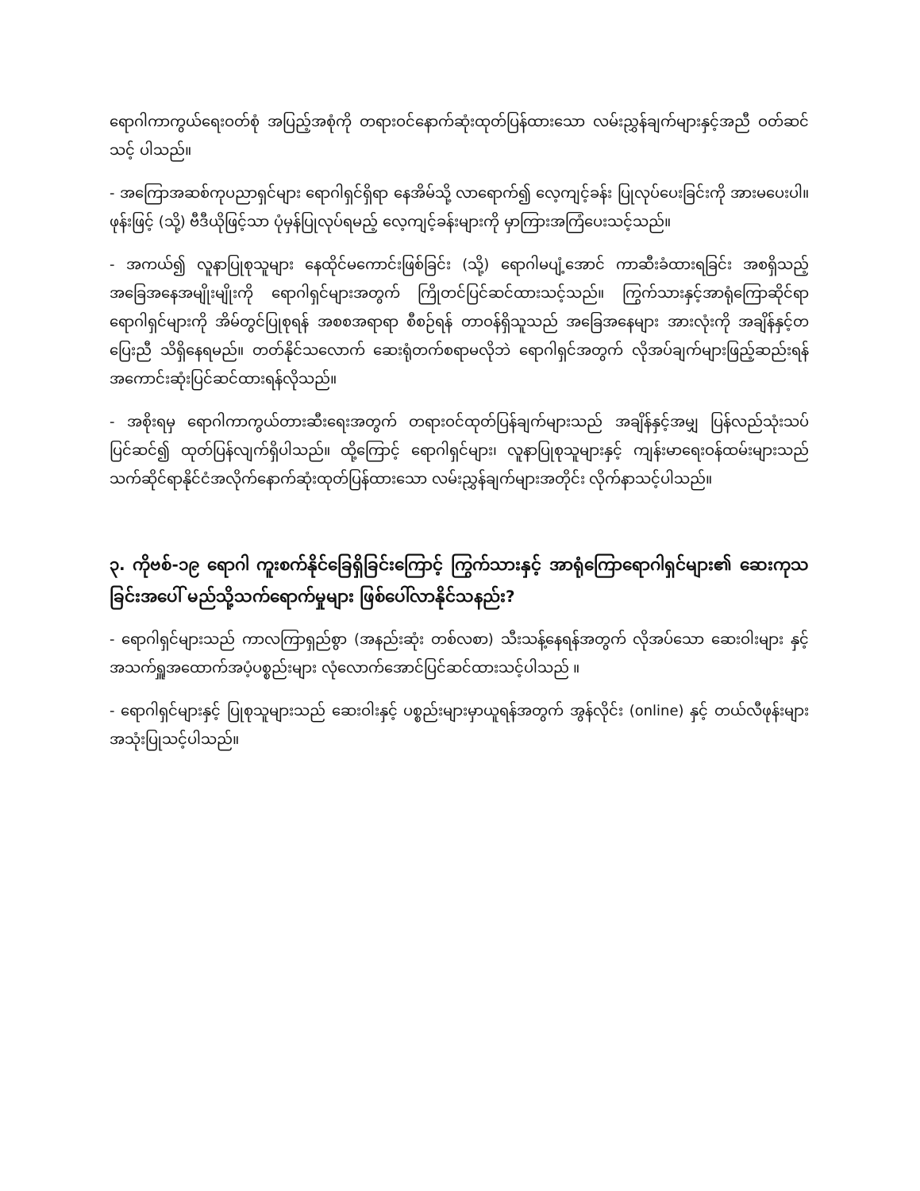ရောဂါကာကွယ်ရေးဝတ်စုံ အပြည့်အစုံကို တရားဝင်နောက်ဆုံးထုတ်ပြန်ထားသော လမ်းညွှန်ချက်များနှင့်အညီ ဝတ်ဆင်သင့် ပါသည်။
- အကြောအဆစ်ကုပညာရှင်များ ရောဂါရှင်ရှိရာ နေအိမ်သို့ လာရောက်၍ လေ့ကျင့်ခန်း ပြုလုပ်ပေးခြင်းကို အားမပေးပါ။ ဖုန်းဖြင့် (သို့) ဗီဒီယိုဖြင့်သာ ပုံမှန်ပြုလုပ်ရမည့် လေ့ကျင့်ခန်းများကို မှာကြားအကြံပေးသင့်သည်။
- အကယ်၍ လူနာပြုစုသူများ နေထိုင်မကောင်းဖြစ်ခြင်း (သို့) ရောဂါမပျံ့အောင် ကာဆီးခံထားရခြင်း အစရှိသည့် အခြေအနေအမျိုးမျိုးကို ရောဂါရှင်များအတွက် ကြိုတင်ပြင်ဆင်ထားသင့်သည်။ ကြွက်သားနှင့်အာရုံကြောဆိုင်ရာ ရောဂါရှင်များကို အိမ်တွင်ပြုစုရန် အစစအရာရာ စီစဉ်ရန် တာဝန်ရှိသူသည် အခြေအနေများ အားလုံးကို အချိန်နှင့်တပြေးညီ သိရှိနေရမည်။ တတ်နိုင်သလောက် ဆေးရုံတက်စရာမလိုဘဲ ရောဂါရှင်အတွက် လိုအပ်ချက်များဖြည့်ဆည်းရန် အကောင်းဆုံးပြင်ဆင်ထားရန်လိုသည်။
- အစိုးရမှ ရောဂါကာကွယ်တားဆီးရေးအတွက် တရားဝင်ထုတ်ပြန်ချက်များသည် အချိန်နှင့်အမျှ ပြန်လည်သုံးသပ်ပြင်ဆင်၍ ထုတ်ပြန်လျက်ရှိပါသည်။ ထို့ကြောင့် ရောဂါရှင်များ၊ လူနာပြုစုသူများနှင့် ကျန်းမာရေးဝန်ထမ်းများသည် သက်ဆိုင်ရာနိုင်ငံအလိုက်နောက်ဆုံးထုတ်ပြန်ထားသော လမ်းညွှန်ချက်များအတိုင်း လိုက်နာသင့်ပါသည်။
၃. ကိုဗစ်-၁၉ ရောဂါ ကူးစက်နိုင်ခြေရှိခြင်းကြောင့် ကြွက်သားနှင့် အာရုံကြောရောဂါရှင်များ၏ ဆေးကုသခြင်းအပေါ် မည်သို့သက်ရောက်မှုများ ဖြစ်ပေါ်လာနိုင်သနည်း?
- ရောဂါရှင်များသည် ကာလကြာရှည်စွာ (အနည်းဆုံး တစ်လစာ) သီးသန့်နေရန်အတွက် လိုအပ်သော ဆေးဝါးများ နှင့် အသက်ရှူအထောက်အပံ့ပစ္စည်းများ လုံလောက်အောင်ပြင်ဆင်ထားသင့်ပါသည် ။
- ရောဂါရှင်များနှင့် ပြုစုသူများသည် ဆေးဝါးနှင့် ပစ္စည်းများမှာယူရန်အတွက် အွန်လိုင်း (online) နှင့် တယ်လီဖုန်းများအသုံးပြုသင့်ပါသည်။